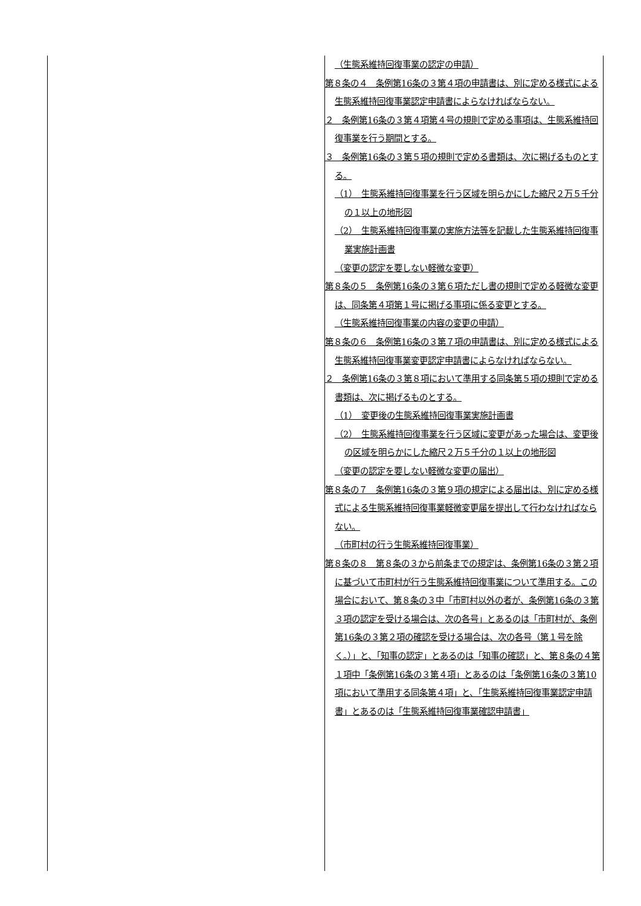| | （生態系維持回復事業の認定の申請） 第８条の４ 条例第16条の３第４項の申請書は、別に定める様式による生態系維持回復事業認定申請書によらなければならない。 ２ 条例第16条の３第４項第４号の規則で定める事項は、生態系維持回復事業を行う期間とする。 ３ 条例第16条の３第５項の規則で定める書類は、次に掲げるものとする。 （1） 生態系維持回復事業を行う区域を明らかにした縮尺２万５千分の１以上の地形図 （2） 生態系維持回復事業の実施方法等を記載した生態系維持回復事業実施計画書 （変更の認定を要しない軽微な変更） 第８条の５ 条例第16条の３第６項ただし書の規則で定める軽微な変更は、同条第４項第１号に掲げる事項に係る変更とする。 （生態系維持回復事業の内容の変更の申請） 第８条の６ 条例第16条の３第７項の申請書は、別に定める様式による生態系維持回復事業変更認定申請書によらなければならない。 ２ 条例第16条の３第８項において準用する同条第５項の規則で定める書類は、次に掲げるものとする。 （1） 変更後の生態系維持回復事業実施計画書 （2） 生態系維持回復事業を行う区域に変更があった場合は、変更後の区域を明らかにした縮尺２万５千分の１以上の地形図 （変更の認定を要しない軽微な変更の届出） 第８条の７ 条例第16条の３第９項の規定による届出は、別に定める様式による生態系維持回復事業軽微変更届を提出して行わなければならない。 （市町村の行う生態系維持回復事業） 第８条の８ 第８条の３から前条までの規定は、条例第16条の３第２項に基づいて市町村が行う生態系維持回復事業について準用する。この場合において、第８条の３中「市町村以外の者が、条例第16条の３第３項の認定を受ける場合は、次の各号」とあるのは「市町村が、条例第16条の３第２項の確認を受ける場合は、次の各号（第１号を除く。）」と、「知事の認定」とあるのは「知事の確認」と、第８条の４第１項中「条例第16条の３第４項」とあるのは「条例第16条の３第10項において準用する同条第４項」と、「生態系維持回復事業認定申請書」とあるのは「生態系維持回復事業確認申請書」 |